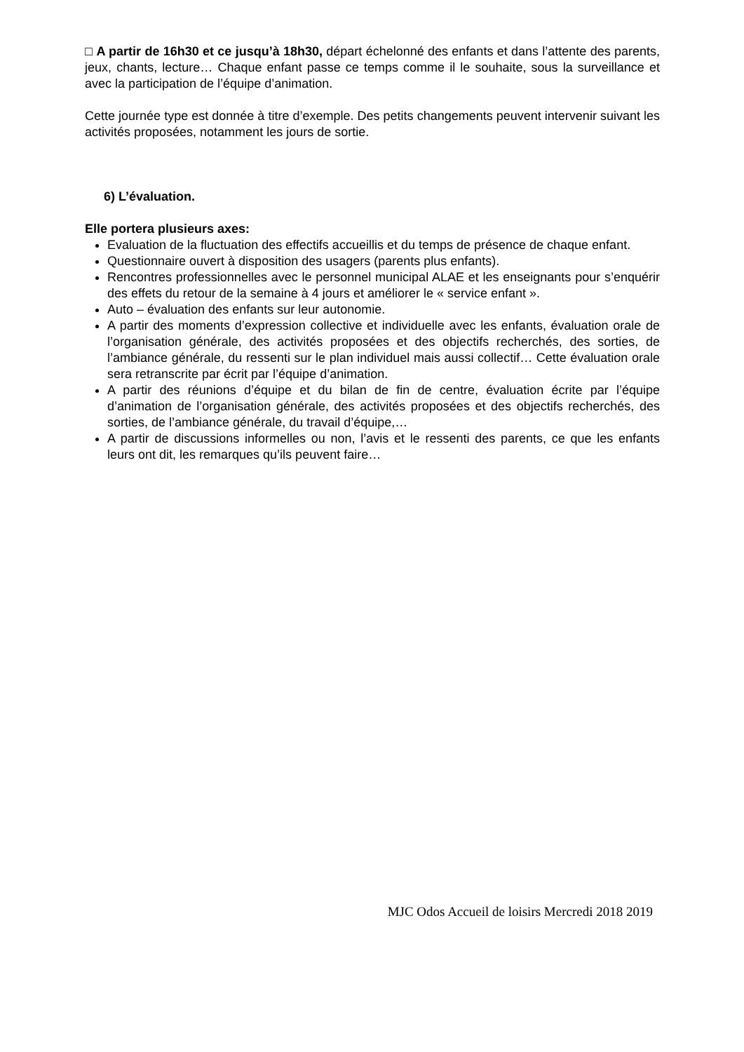□ A partir de 16h30 et ce jusqu’à 18h30, départ échelonné des enfants et dans l’attente des parents, jeux, chants, lecture… Chaque enfant passe ce temps comme il le souhaite, sous la surveillance et avec la participation de l’équipe d’animation.
Cette journée type est donnée à titre d’exemple. Des petits changements peuvent intervenir suivant les activités proposées, notamment les jours de sortie.
6) L’évaluation.
Elle portera plusieurs axes:
Evaluation de la fluctuation des effectifs accueillis et du temps de présence de chaque enfant.
Questionnaire ouvert à disposition des usagers (parents plus enfants).
Rencontres professionnelles avec le personnel municipal ALAE et les enseignants pour s’enquérir des effets du retour de la semaine à 4 jours et améliorer le « service enfant ».
Auto – évaluation des enfants sur leur autonomie.
A partir des moments d’expression collective et individuelle avec les enfants, évaluation orale de l’organisation générale, des activités proposées et des objectifs recherchés, des sorties, de l’ambiance générale, du ressenti sur le plan individuel mais aussi collectif… Cette évaluation orale sera retranscrite par écrit par l’équipe d’animation.
A partir des réunions d’équipe et du bilan de fin de centre, évaluation écrite par l’équipe d’animation de l’organisation générale, des activités proposées et des objectifs recherchés, des sorties, de l’ambiance générale, du travail d’équipe,…
A partir de discussions informelles ou non, l’avis et le ressenti des parents, ce que les enfants leurs ont dit, les remarques qu’ils peuvent faire…
MJC Odos Accueil de loisirs Mercredi 2018 2019